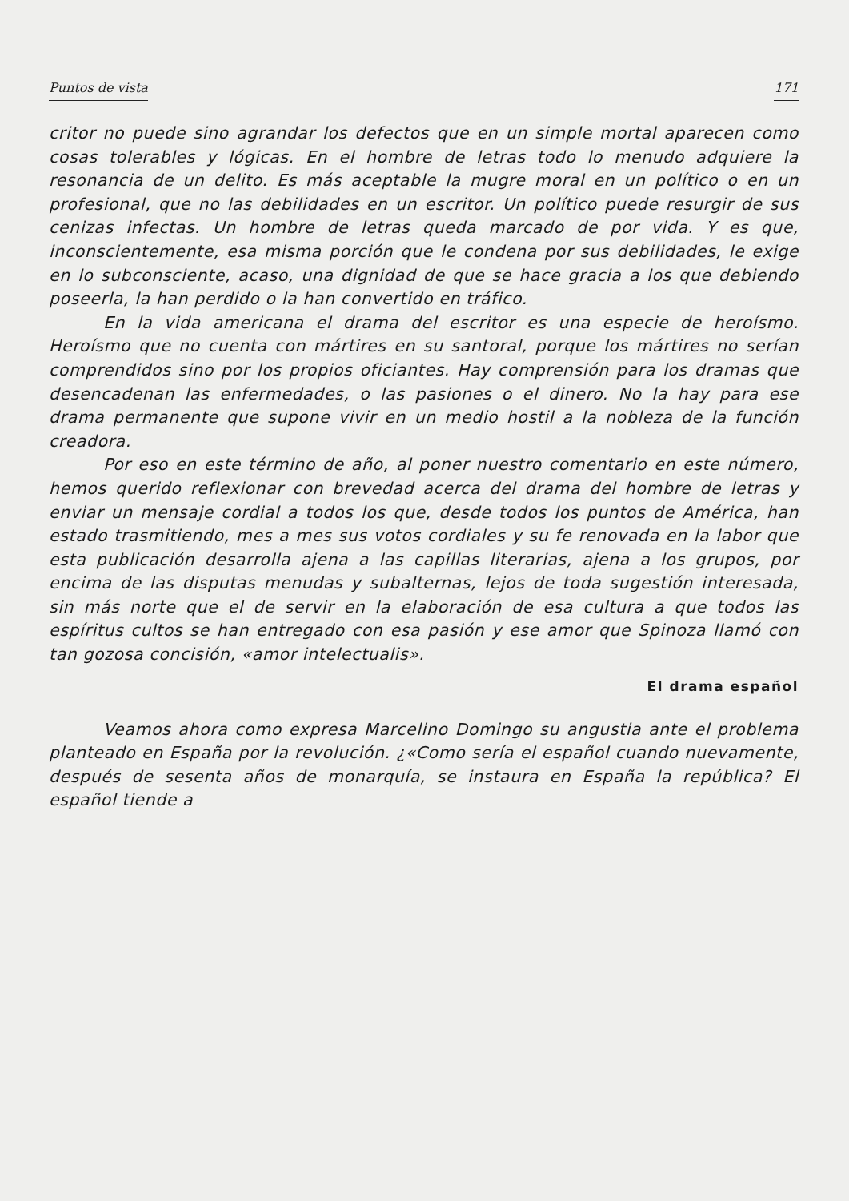Puntos de vista 171
critor no puede sino agrandar los defectos que en un simple mortal aparecen como cosas tolerables y lógicas. En el hombre de letras todo lo menudo adquiere la resonancia de un delito. Es más aceptable la mugre moral en un político o en un profesional, que no las debilidades en un escritor. Un político puede resurgir de sus cenizas infectas. Un hombre de letras queda marcado de por vida. Y es que, inconscientemente, esa misma porción que le condena por sus debilidades, le exige en lo subconsciente, acaso, una dignidad de que se hace gracia a los que debiendo poseerla, la han perdido o la han convertido en tráfico.
En la vida americana el drama del escritor es una especie de heroísmo. Heroísmo que no cuenta con mártires en su santoral, porque los mártires no serían comprendidos sino por los propios oficiantes. Hay comprensión para los dramas que desencadenan las enfermedades, o las pasiones o el dinero. No la hay para ese drama permanente que supone vivir en un medio hostil a la nobleza de la función creadora.
Por eso en este término de año, al poner nuestro comentario en este número, hemos querido reflexionar con brevedad acerca del drama del hombre de letras y enviar un mensaje cordial a todos los que, desde todos los puntos de América, han estado trasmitiendo, mes a mes sus votos cordiales y su fe renovada en la labor que esta publicación desarrolla ajena a las capillas literarias, ajena a los grupos, por encima de las disputas menudas y subalternas, lejos de toda sugestión interesada, sin más norte que el de servir en la elaboración de esa cultura a que todos las espíritus cultos se han entregado con esa pasión y ese amor que Spinoza llamó con tan gozosa concisión, «amor intelectualis».
El drama español
Veamos ahora como expresa Marcelino Domingo su angustia ante el problema planteado en España por la revolución. ¿«Como sería el español cuando nuevamente, después de sesenta años de monarquía, se instaura en España la república? El español tiende a